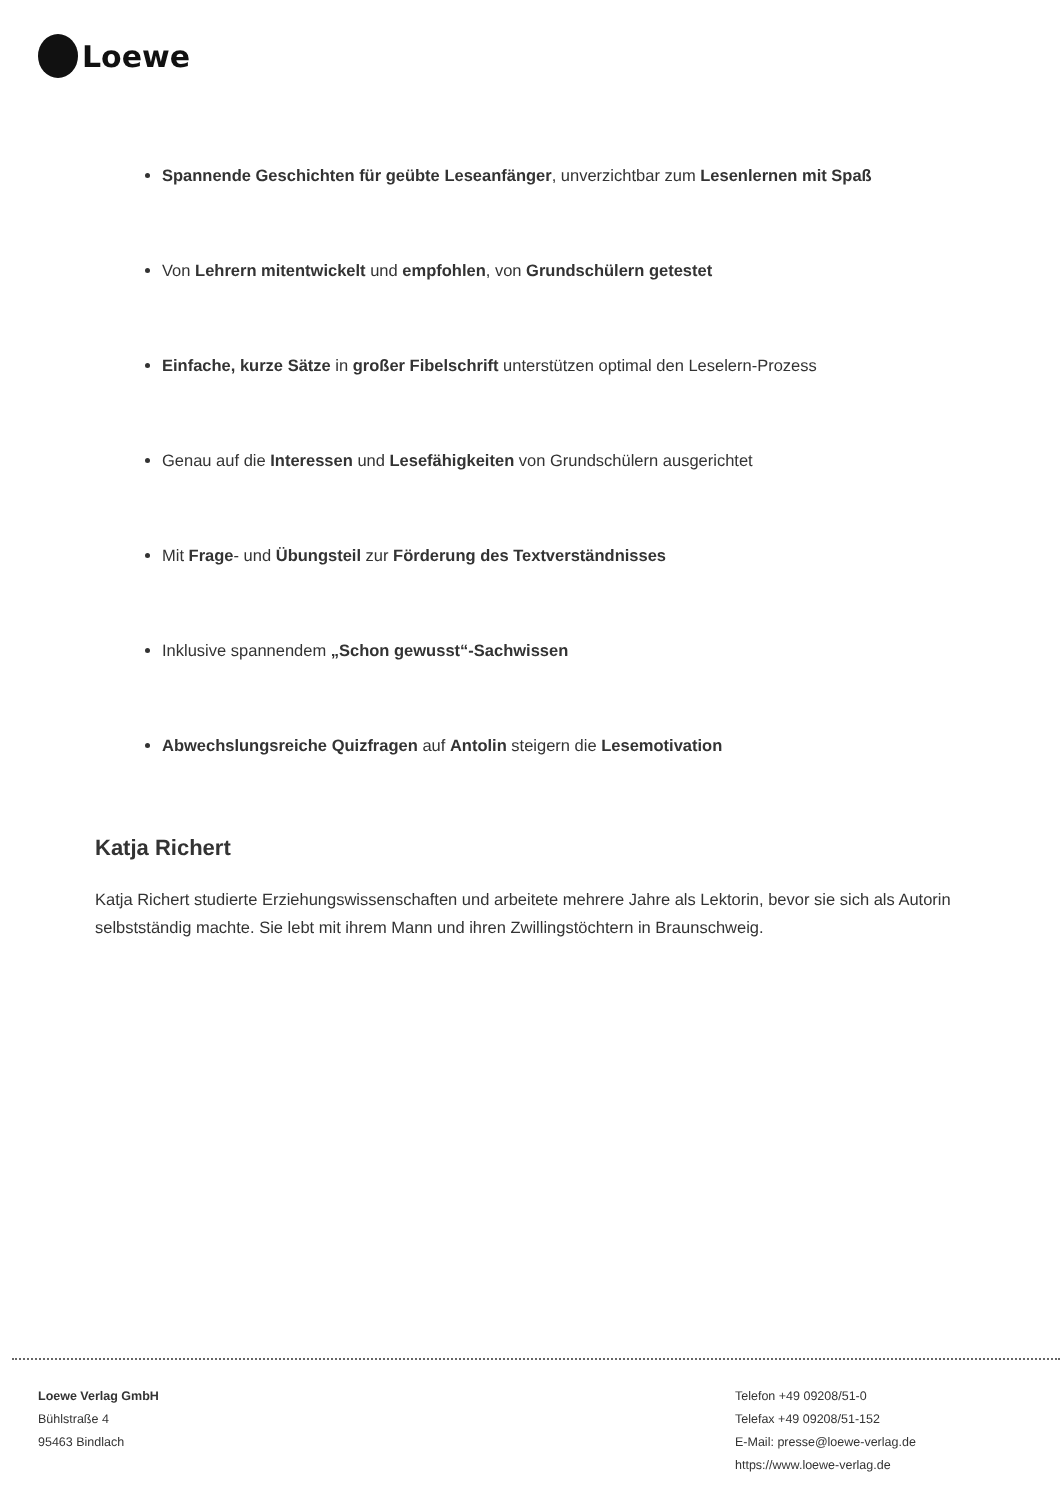Loewe
Spannende Geschichten für geübte Leseanfänger, unverzichtbar zum Lesenlernen mit Spaß
Von Lehrern mitentwickelt und empfohlen, von Grundschülern getestet
Einfache, kurze Sätze in großer Fibelschrift unterstützen optimal den Leselern-Prozess
Genau auf die Interessen und Lesefähigkeiten von Grundschülern ausgerichtet
Mit Frage- und Übungsteil zur Förderung des Textverständnisses
Inklusive spannendem „Schon gewusst“-Sachwissen
Abwechslungsreiche Quizfragen auf Antolin steigern die Lesemotivation
Katja Richert
Katja Richert studierte Erziehungswissenschaften und arbeitete mehrere Jahre als Lektorin, bevor sie sich als Autorin selbstständig machte. Sie lebt mit ihrem Mann und ihren Zwillingstöchtern in Braunschweig.
Loewe Verlag GmbH
Bühlstraße 4
95463 Bindlach
Telefon +49 09208/51-0
Telefax +49 09208/51-152
E-Mail: presse@loewe-verlag.de
https://www.loewe-verlag.de